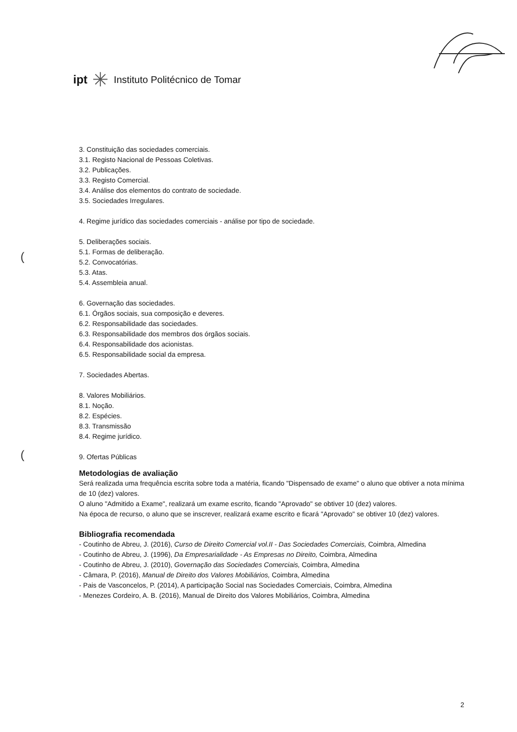ipt ✳ Instituto Politécnico de Tomar
(
(
3. Constituição das sociedades comerciais.
3.1. Registo Nacional de Pessoas Coletivas.
3.2. Publicações.
3.3. Registo Comercial.
3.4. Análise dos elementos do contrato de sociedade.
3.5. Sociedades Irregulares.
4. Regime jurídico das sociedades comerciais - análise por tipo de sociedade.
5. Deliberações sociais.
5.1. Formas de deliberação.
5.2. Convocatórias.
5.3. Atas.
5.4. Assembleia anual.
6. Governação das sociedades.
6.1. Órgãos sociais, sua composição e deveres.
6.2. Responsabilidade das sociedades.
6.3. Responsabilidade dos membros dos órgãos sociais.
6.4. Responsabilidade dos acionistas.
6.5. Responsabilidade social da empresa.
7. Sociedades Abertas.
8. Valores Mobiliários.
8.1. Noção.
8.2. Espécies.
8.3. Transmissão
8.4. Regime jurídico.
9. Ofertas Públicas
Metodologias de avaliação
Será realizada uma frequência escrita sobre toda a matéria, ficando "Dispensado de exame" o aluno que obtiver a nota mínima de 10 (dez) valores.
O aluno "Admitido a Exame", realizará um exame escrito, ficando "Aprovado" se obtiver 10 (dez) valores.
Na época de recurso, o aluno que se inscrever, realizará exame escrito e ficará "Aprovado" se obtiver 10 (dez) valores.
Bibliografia recomendada
- Coutinho de Abreu, J. (2016), Curso de Direito Comercial vol.II - Das Sociedades Comerciais, Coimbra, Almedina
- Coutinho de Abreu, J. (1996), Da Empresarialidade - As Empresas no Direito, Coimbra, Almedina
- Coutinho de Abreu, J. (2010), Governação das Sociedades Comerciais, Coimbra, Almedina
- Câmara, P. (2016), Manual de Direito dos Valores Mobiliários, Coimbra, Almedina
- Pais de Vasconcelos, P. (2014), A participação Social nas Sociedades Comerciais, Coimbra, Almedina
- Menezes Cordeiro, A. B. (2016), Manual de Direito dos Valores Mobiliários, Coimbra, Almedina
2